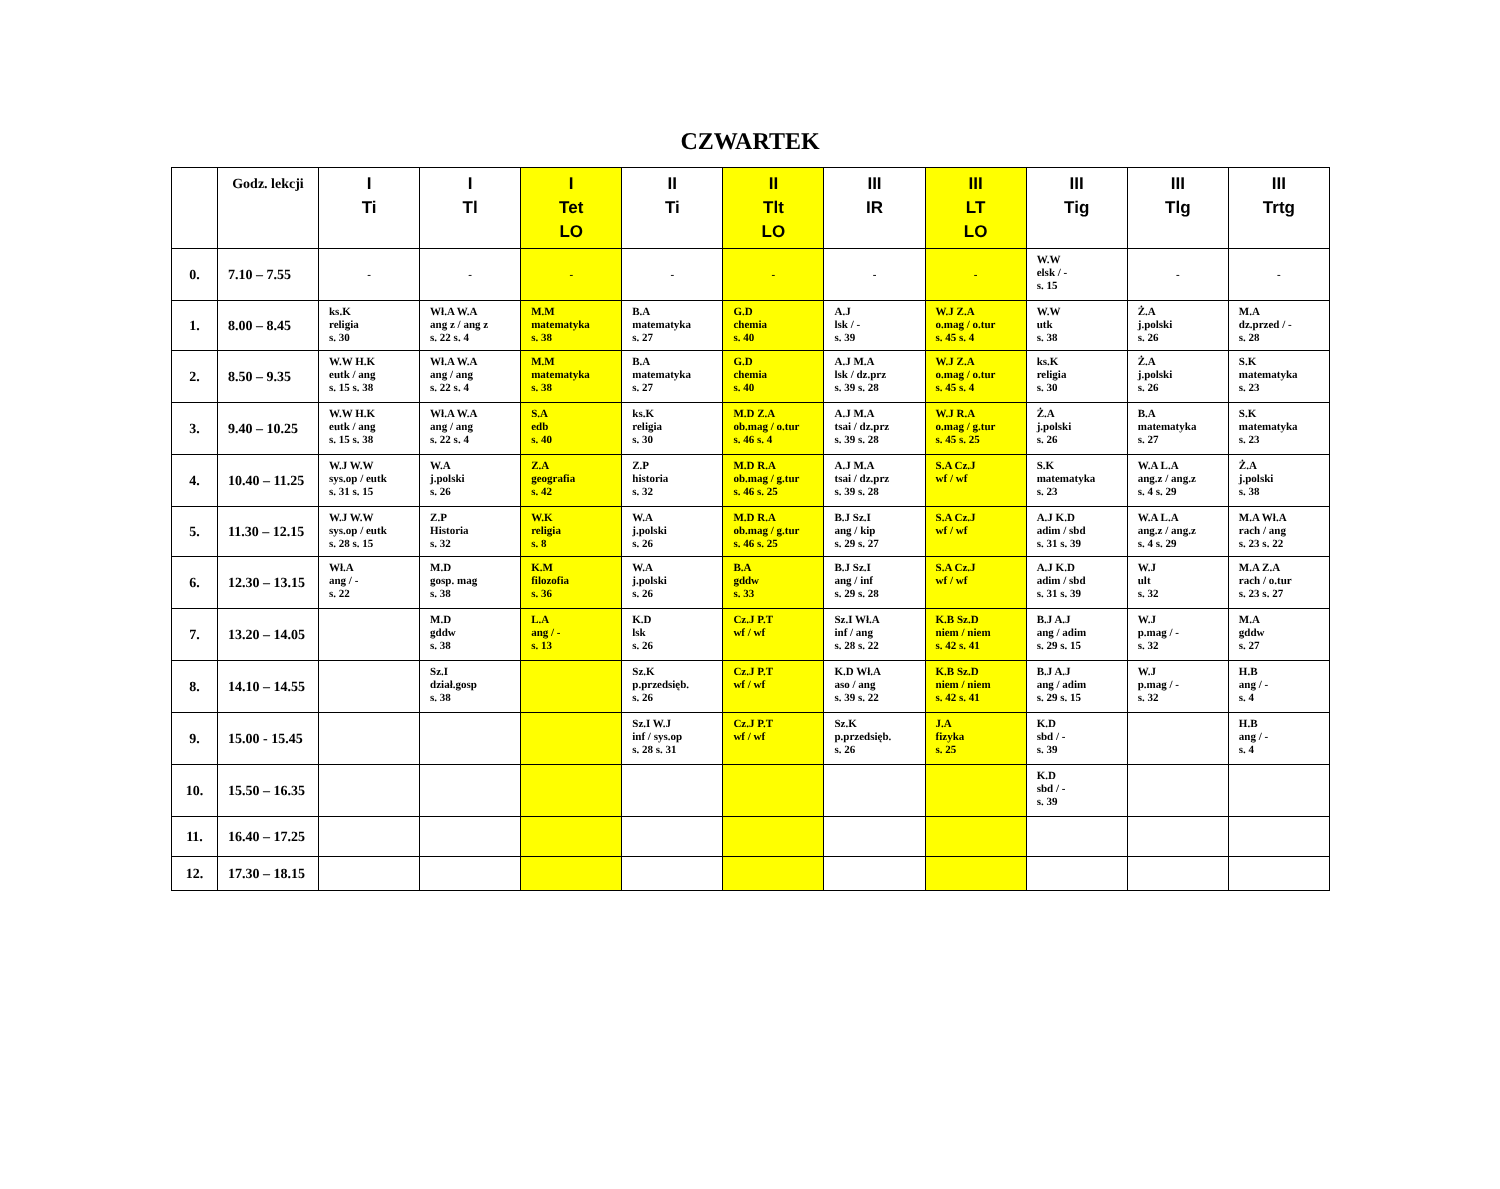CZWARTEK
| | Godz. lekcji | I Ti | I Tl | I Tet LO | II Ti | II Tlt LO | III IR | III LT LO | III Tig | III Tlg | III Trtg |
| --- | --- | --- | --- | --- | --- | --- | --- | --- | --- | --- | --- |
| 0. | 7.10 – 7.55 | - | - | - | - | - | - | - | W.W elsk / - s. 15 | - | - |
| 1. | 8.00 – 8.45 | ks.K religia s. 30 | Wł.A W.A ang z / ang z s. 22 s. 4 | M.M matematyka s. 38 | B.A matematyka s. 27 | G.D chemia s. 40 | A.J lsk / - s. 39 | W.J Z.A o.mag / o.tur s. 45 s. 4 | W.W utk s. 38 | Ż.A j.polski s. 26 | M.A dz.przed / - s. 28 |
| 2. | 8.50 – 9.35 | W.W H.K eutk / ang s. 15 s. 38 | Wł.A W.A ang / ang s. 22 s. 4 | M.M matematyka s. 38 | B.A matematyka s. 27 | G.D chemia s. 40 | A.J M.A lsk / dz.prz s. 39 s. 28 | W.J Z.A o.mag / o.tur s. 45 s. 4 | ks.K religia s. 30 | Ż.A j.polski s. 26 | S.K matematyka s. 23 |
| 3. | 9.40 – 10.25 | W.W H.K eutk / ang s. 15 s. 38 | Wł.A W.A ang / ang s. 22 s. 4 | S.A edb s. 40 | ks.K religia s. 30 | M.D Z.A ob.mag / o.tur s. 46 s. 4 | A.J M.A tsai / dz.prz s. 39 s. 28 | W.J R.A o.mag / g.tur s. 45 s. 25 | Ż.A j.polski s. 26 | B.A matematyka s. 27 | S.K matematyka s. 23 |
| 4. | 10.40 – 11.25 | W.J W.W sys.op / eutk s. 31 s. 15 | W.A j.polski s. 26 | Z.A geografia s. 42 | Z.P historia s. 32 | M.D R.A ob.mag / g.tur s. 46 s. 25 | A.J M.A tsai / dz.prz s. 39 s. 28 | S.A Cz.J wf / wf | S.K matematyka s. 23 | W.A L.A ang.z / ang.z s. 4 s. 29 | Ż.A j.polski s. 38 |
| 5. | 11.30 – 12.15 | W.J W.W sys.op / eutk s. 28 s. 15 | Z.P Historia s. 32 | W.K religia s. 8 | W.A j.polski s. 26 | M.D R.A ob.mag / g.tur s. 46 s. 25 | B.J Sz.I ang / kip s. 29 s. 27 | S.A Cz.J wf / wf | A.J K.D adim / sbd s. 31 s. 39 | W.A L.A ang.z / ang.z s. 4 s. 29 | M.A Wł.A rach / ang s. 23 s. 22 |
| 6. | 12.30 – 13.15 | Wł.A ang / - s. 22 | M.D gosp. mag s. 38 | K.M filozofia s. 36 | W.A j.polski s. 26 | B.A gddw s. 33 | B.J Sz.I ang / inf s. 29 s. 28 | S.A Cz.J wf / wf | A.J K.D adim / sbd s. 31 s. 39 | W.J ult s. 32 | M.A Z.A rach / o.tur s. 23 s. 27 |
| 7. | 13.20 – 14.05 | | M.D gddw s. 38 | L.A ang / - s. 13 | K.D lsk s. 26 | Cz.J P.T wf / wf | Sz.I Wł.A inf / ang s. 28 s. 22 | K.B Sz.D niem / niem s. 42 s. 41 | B.J A.J ang / adim s. 29 s. 15 | W.J p.mag / - s. 32 | M.A gddw s. 27 |
| 8. | 14.10 – 14.55 | | Sz.I dział.gosp s. 38 | | Sz.K p.przedsięb. s. 26 | Cz.J P.T wf / wf | K.D Wł.A aso / ang s. 39 s. 22 | K.B Sz.D niem / niem s. 42 s. 41 | B.J A.J ang / adim s. 29 s. 15 | W.J p.mag / - s. 32 | H.B ang / - s. 4 |
| 9. | 15.00 - 15.45 | | | | Sz.I W.J inf / sys.op s. 28 s. 31 | Cz.J P.T wf / wf | Sz.K p.przedsięb. s. 26 | J.A fizyka s. 25 | K.D sbd / - s. 39 | | H.B ang / - s. 4 |
| 10. | 15.50 – 16.35 | | | | | | | | K.D sbd / - s. 39 | | |
| 11. | 16.40 – 17.25 | | | | | | | | | | |
| 12. | 17.30 – 18.15 | | | | | | | | | | |